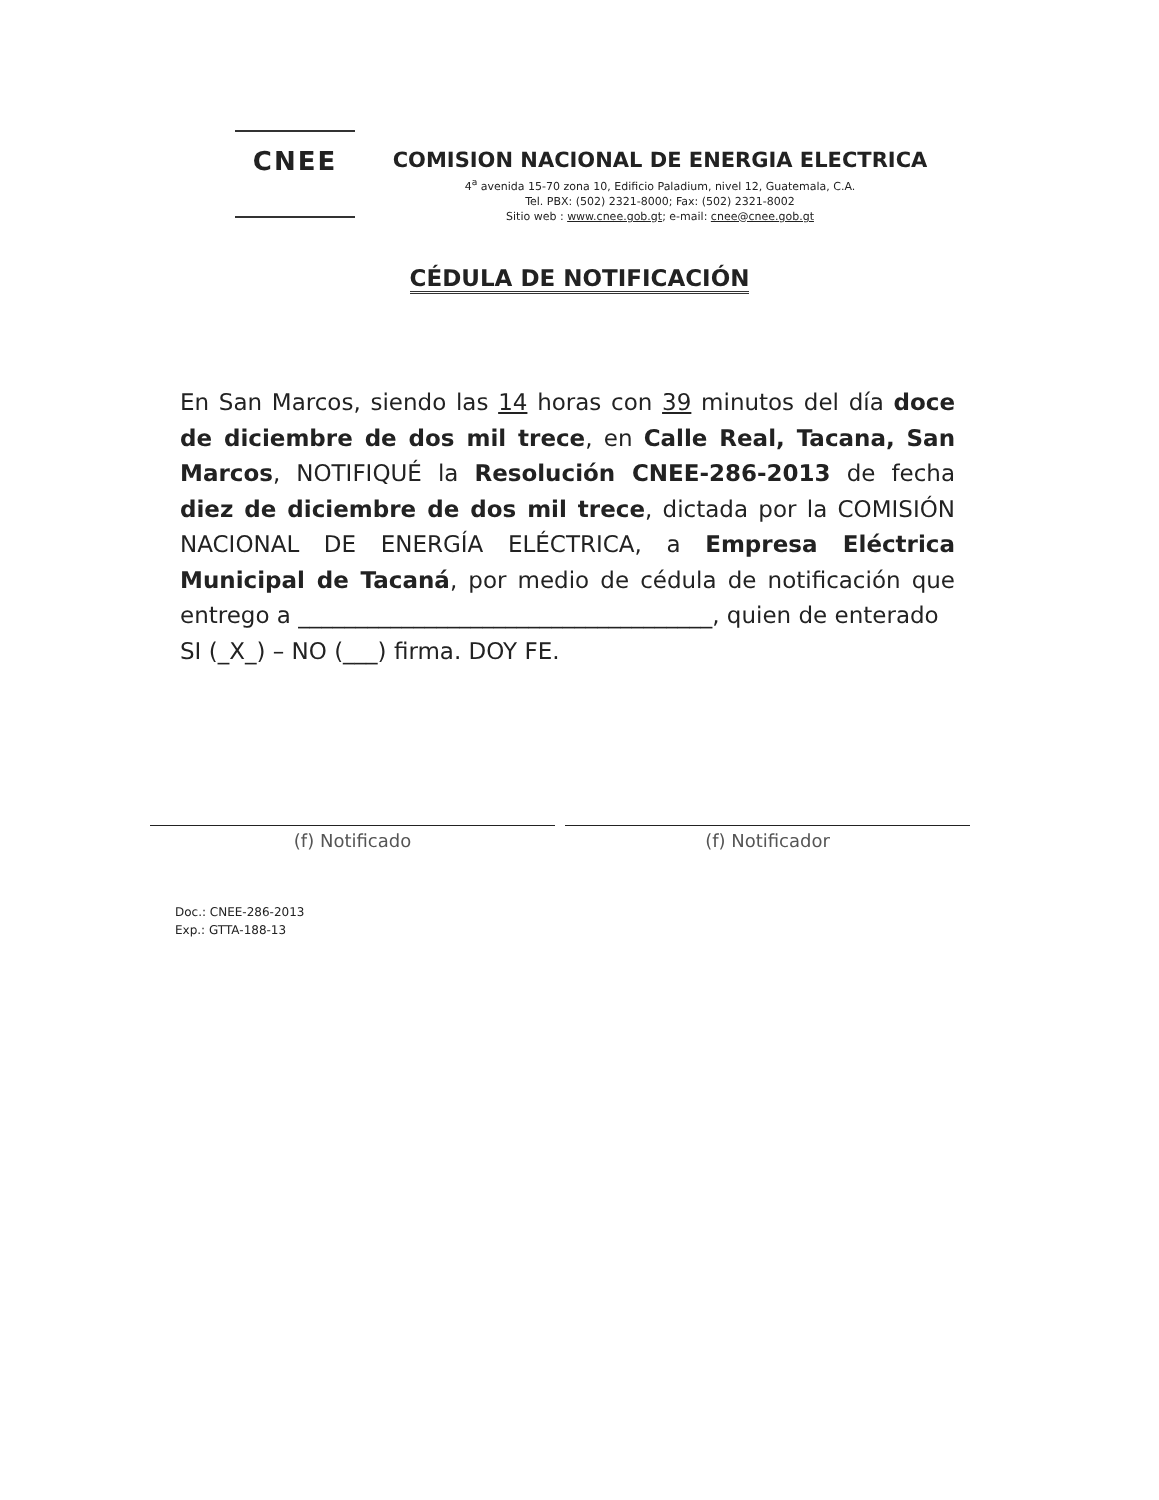CNEE
COMISION NACIONAL DE ENERGIA ELECTRICA
4<sup>a</sup> avenida 15-70 zona 10, Edificio Paladium, nivel 12, Guatemala, C.A.
Tel. PBX: (502) 2321-8000; Fax: (502) 2321-8002
Sitio web : www.cnee.gob.gt; e-mail: cnee@cnee.gob.gt
CÉDULA DE NOTIFICACIÓN
En San Marcos, siendo las 14 horas con 39 minutos del día doce de diciembre de dos mil trece, en Calle Real, Tacana, San Marcos, NOTIFIQUÉ la Resolución CNEE-286-2013 de fecha diez de diciembre de dos mil trece, dictada por la COMISIÓN NACIONAL DE ENERGÍA ELÉCTRICA, a Empresa Eléctrica Municipal de Tacaná, por medio de cédula de notificación que entrego a ____________________________________, quien de enterado
SI (_X_) – NO (___) firma. DOY FE.
(f) Notificado (f) Notificador
Doc.: CNEE-286-2013
Exp.: GTTA-188-13